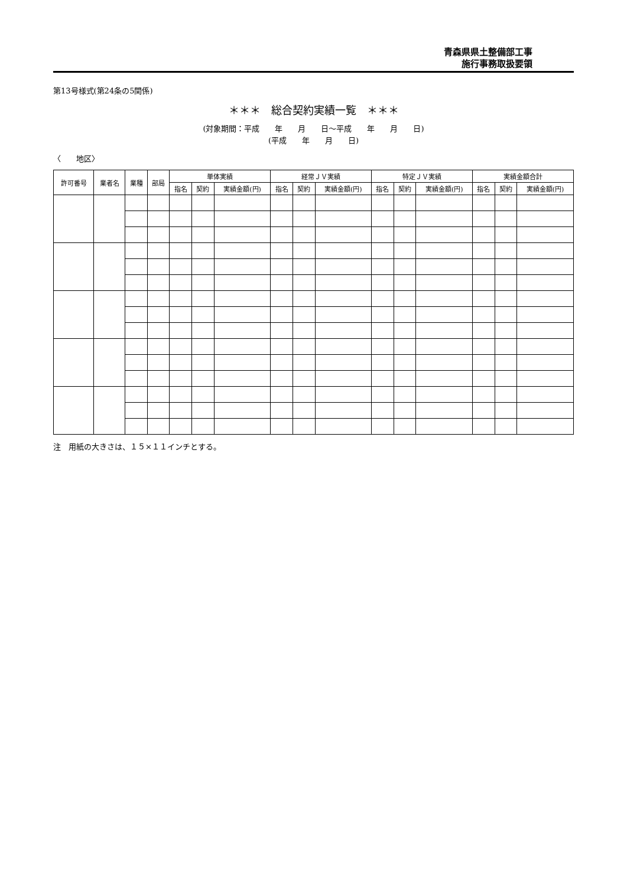青森県県土整備部工事
施行事務取扱要領
第13号様式(第24条の5関係)
＊＊＊　総合契約実績一覧　＊＊＊
(対象期間：平成　　年　　月　　日～平成　　年　　月　　日)
(平成　　年　　月　　日)
〈　　地区〉
| 許可番号 | 業者名 | 業種 | 部局 | 単体実績 | | | 経常ＪＶ実績 | | | 特定ＪＶ実績 | | | 実績金額合計 | | |
| --- | --- | --- | --- | --- | --- | --- | --- | --- | --- | --- | --- | --- | --- | --- | --- |
| | | | | 指名 | 契約 | 実績金額(円) | 指名 | 契約 | 実績金額(円) | 指名 | 契約 | 実績金額(円) | 指名 | 契約 | 実績金額(円) |
注　用紙の大きさは、１５×１１インチとする。